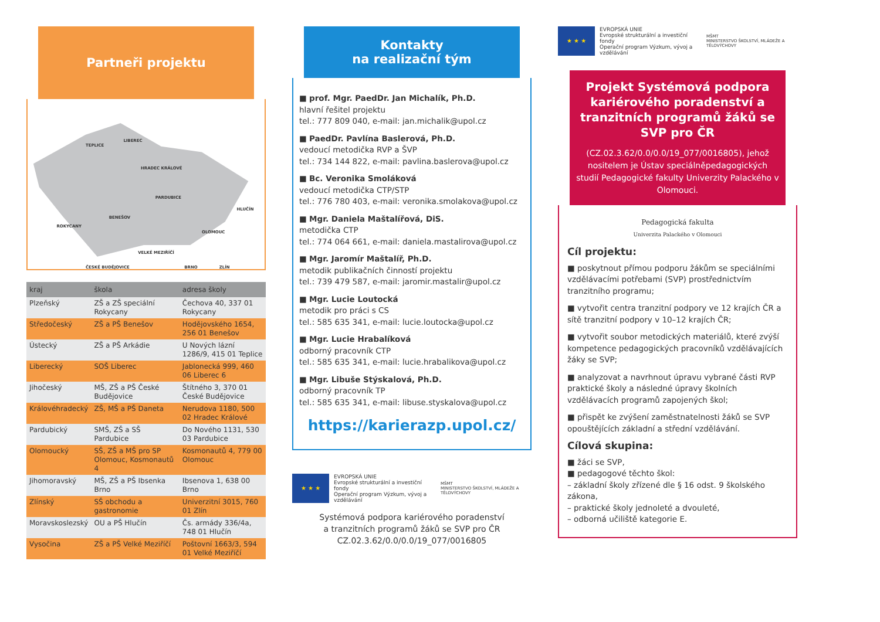Partneři projektu
TEPLICE
LIBEREC
HRADEC KRÁLOVÉ
PARDUBICE
HLUČÍN
ROKYCANY
BENEŠOV
OLOMOUC
VELKÉ MEZIŘÍČÍ
BRNO
ZLÍN
ČESKÉ BUDĚJOVICE
| kraj | škola | adresa školy |
| --- | --- | --- |
| Plzeňský | ZŠ a ZŠ speciální Rokycany | Čechova 40, 337 01 Rokycany |
| Středočeský | ZŠ a PŠ Benešov | Hodějovského 1654, 256 01 Benešov |
| Ústecký | ZŠ a PŠ Arkádie | U Nových lázní 1286/9, 415 01 Teplice |
| Liberecký | SOŠ Liberec | Jablonecká 999, 460 06 Liberec 6 |
| Jihočeský | MŠ, ZŠ a PŠ České Budějovice | Štítného 3, 370 01 České Budějovice |
| Královéhradecký | ZŠ, MŠ a PŠ Daneta | Nerudova 1180, 500 02 Hradec Králové |
| Pardubický | SMŠ, ZŠ a SŠ Pardubice | Do Nového 1131, 530 03 Pardubice |
| Olomoucký | SŠ, ZŠ a MŠ pro SP Olomouc, Kosmonautů 4 | Kosmonautů 4, 779 00 Olomouc |
| Jihomoravský | MŠ, ZŠ a PŠ Ibsenka Brno | Ibsenova 1, 638 00 Brno |
| Zlínský | SŠ obchodu a gastronomie | Univerzitní 3015, 760 01 Zlín |
| Moravskoslezský | OU a PŠ Hlučín | Čs. armády 336/4a, 748 01 Hlučín |
| Vysočina | ZŠ a PŠ Velké Meziříčí | Poštovní 1663/3, 594 01 Velké Meziříčí |
Kontakty
na realizační tým
■ prof. Mgr. PaedDr. Jan Michalík, Ph.D.
hlavní řešitel projektu
tel.: 777 809 040, e-mail: jan.michalik@upol.cz
■ PaedDr. Pavlína Baslerová, Ph.D.
vedoucí metodička RVP a ŠVP
tel.: 734 144 822, e-mail: pavlina.baslerova@upol.cz
■ Bc. Veronika Smoláková
vedoucí metodička CTP/STP
tel.: 776 780 403, e-mail: veronika.smolakova@upol.cz
■ Mgr. Daniela Maštalířová, DiS.
metodička CTP
tel.: 774 064 661, e-mail: daniela.mastalirova@upol.cz
■ Mgr. Jaromír Maštalíř, Ph.D.
metodik publikačních činností projektu
tel.: 739 479 587, e-mail: jaromir.mastalir@upol.cz
■ Mgr. Lucie Loutocká
metodik pro práci s CS
tel.: 585 635 341, e-mail: lucie.loutocka@upol.cz
■ Mgr. Lucie Hrabalíková
odborný pracovník CTP
tel.: 585 635 341, e-mail: lucie.hrabalikova@upol.cz
■ Mgr. Libuše Stýskalová, Ph.D.
odborný pracovník TP
tel.: 585 635 341, e-mail: libuse.styskalova@upol.cz
https://karierazp.upol.cz/
★ ★ ★
EVROPSKÁ UNIE
Evropské strukturální a investiční fondy
Operační program Výzkum, vývoj a vzdělávání
MŠMT
MINISTERSTVO ŠKOLSTVÍ, MLÁDEŽE A TĚLOVÝCHOVY
Systémová podpora kariérového poradenství
a tranzitních programů žáků se SVP pro ČR
CZ.02.3.62/0.0/0.0/19_077/0016805
★ ★ ★
EVROPSKÁ UNIE
Evropské strukturální a investiční fondy
Operační program Výzkum, vývoj a vzdělávání
MŠMT
MINISTERSTVO ŠKOLSTVÍ, MLÁDEŽE A TĚLOVÝCHOVY
Projekt Systémová podpora kariérového poradenství a tranzitních programů žáků se SVP pro ČR
(CZ.02.3.62/0.0/0.0/19_077/0016805), jehož nositelem je Ústav speciálněpedagogických studií Pedagogické fakulty Univerzity Palackého v Olomouci.
Pedagogická fakulta
Univerzita Palackého v Olomouci
Cíl projektu:
■ poskytnout přímou podporu žákům se speciálními vzdělávacími potřebami (SVP) prostřednictvím tranzitního programu;
■ vytvořit centra tranzitní podpory ve 12 krajích ČR a sítě tranzitní podpory v 10–12 krajích ČR;
■ vytvořit soubor metodických materiálů, které zvýší kompetence pedagogických pracovníků vzdělávajících žáky se SVP;
■ analyzovat a navrhnout úpravu vybrané části RVP praktické školy a následné úpravy školních vzdělávacích programů zapojených škol;
■ přispět ke zvýšení zaměstnatelnosti žáků se SVP opouštějících základní a střední vzdělávání.
Cílová skupina:
■ žáci se SVP,
■ pedagogové těchto škol:
– základní školy zřízené dle § 16 odst. 9 školského zákona,
– praktické školy jednoleté a dvouleté,
– odborná učiliště kategorie E.